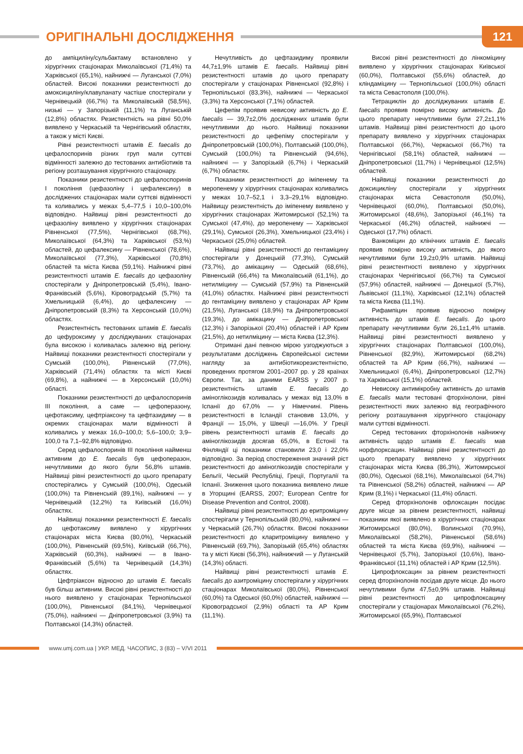ОРИГІНАЛЬНІ ДОСЛІДЖЕННЯ
121
до ампіциліну/сульбактаму встановлено у хірургічних стаціонарах Миколаївської (71,4%) та Харківської (65,1%), найнижчі — Луганської (7,0%) областей. Високі показники резистентності до амоксициліну/клавуланату частіше спостерігали у Чернівецькій (66,7%) та Миколаївській (58,5%), низькі — у Запорізькій (11,1%) та Луганській (12,8%) областях. Резистентність на рівні 50,0% виявлено у Черкаській та Чернігівський областях, а також у місті Києві.
Рівні резистентності штамів E. faecalis до цефалоспоринів різних груп мали суттєві відмінності залежно до тестованих антибіотиків та регіону розташування хірургічного стаціонару.
Показники резистентності до цефалоспоринів I покоління (цефазоліну і цефалексину) в досліджених стаціонарах мали суттєві відмінності та коливались у межах 5,4–77,5 і 10,0–100,0% відповідно. Найвищі рівні резистентності до цефазоліну виявлено у хірургічних стаціонарах Рівненської (77,5%), Чернігівської (68,7%), Миколаївської (64,3%) та Харківської (53,%) областей, до цефалексину — Рівненської (78,6%), Миколаївської (77,3%), Харківської (70,8%) областей та міста Києва (59,1%). Найнижчі рівні резистентності штамів E. faecalis до цефазоліну спостерігали у Дніпропетровській (5,4%), Івано-Франківській (5,6%), Кіровоградській (5,7%) та Хмельницькій (6,4%), до цефалексину — Дніпропетровській (8,3%) та Херсонській (10,0%) областях.
Резистентність тестованих штамів E. faecalis до цефуроксиму у досліджуваних стаціонарах була високою і коливалась залежно від регіону. Найвищі показники резистентності спостерігали у Сумській (100,0%), Рівненській (77,0%), Харківській (71,4%) областях та місті Києві (69,8%), а найнижчі — в Херсонській (10,0%) області.
Показники резистентності до цефалоспоринів III покоління, а саме — цефоперазону, цефотаксиму, цефтріаксону та цефтазидиму — в окремих стаціонарах мали відмінності й коливались у межах 16,0–100,0; 5,6–100,0; 3,9–100,0 та 7,1–92,8% відповідно.
Серед цефалоспоринів III покоління найменш активним до E. faecalis був цефоперазон, нечутливими до якого були 56,8% штамів. Найвищі рівні резистентності до цього препарату спостерігались у Сумській (100,0%), Одеській (100,0%) та Рівненській (89,1%), найнижчі — у Чернівецькій (12,2%) та Київській (16,0%) областях.
Найвищі показники резистентності E. faecalis до цефотаксиму виявлено у хірургічних стаціонарах міста Києва (80,0%), Черкаській (100,0%), Рівненській (69,5%), Київській (66,7%), Харківській (60,3%), найнижчі — в Івано-Франківській (5,6%) та Чернівецькій (14,3%) областях.
Цефтріаксон відносно до штамів E. faecalis був більш активним. Високі рівні резистентності до нього виявлено у стаціонарах Тернопільської (100,0%), Рівненської (84,1%), Чернівецької (75,0%), найнижчі — Дніпропетровської (3,9%) та Полтавської (14,3%) областей.
Нечутливість до цефтазидиму проявили 44,7±1,9% штамів E. faecalis. Найвищі рівні резистентності штамів до цього препарату спостерігали у стаціонарах Рівненської (92,8%) і Тернопільської (83,3%), найнижчі — Черкаської (3,3%) та Херсонської (7,1%) областей.
Цефепім проявив невисоку активність до E. faecalis — 39,7±2,0% досліджених штамів були нечутливими до нього. Найвищі показники резистентності до цефепіму спостерігали у Дніпропетровській (100,0%), Полтавській (100,0%), Сумській (100,0%) та Рівненській (94,6%), найнижчі — у Запорізькій (6,7%) і Черкаській (6,7%) областях.
Показники резистентності до іміпенему та меропенему у хірургічних стаціонарах коливались у межах 10,7–52,1 і 3,3–29,1% відповідно. Найвищу резистентність до іміпенему виявлено у хірургічних стаціонарах Житомирської (52,1%) та Сумської (47,4%), до меропенему — Харківської (29,1%), Сумської (26,3%), Хмельницької (23,4%) і Черкаської (25,0%) областей.
Найвищі рівні резистентності до гентаміцину спостерігали у Донецькій (77,3%), Сумській (73,7%), до амікацину — Одеській (68,6%), Рівненській (66,4%) та Миколаївській (61,1%), до нетилміцину — Сумській (57,9%) та Рівненській (41,0%) областях. Найнижчі рівні резистентності до гентаміцину виявлено у стаціонарах АР Крим (21,5%), Луганської (18,9%) та Дніпропетровської (19,3%), до амікацину — Дніпропетровської (12,3%) і Запорізької (20,4%) областей і АР Крим (21,5%), до нетилміцину — міста Києва (12,3%).
Отримані дані певною мірою узгоджуються з результатами досліджень Європейської системи нагляду за антибіотикорезистентністю, проведених протягом 2001–2007 рр. у 28 країнах Європи. Так, за даними EARSS у 2007 р. резистентність штамів E. faecalis до аміноглікозидів коливалась у межах від 13,0% в Іспанії до 67,0% — у Німеччині. Рівень резистентності в Ісландії становив 13,0%, у Франції — 15,0%, у Швеції —16,0%. У Греції рівень резистентності штамів E. faecalis до аміноглікозидів досягав 65,0%, в Естонії та Фінляндії ці показники становили 23,0 і 22,0% відповідно. За період спостереження значний ріст резистентності до аміноглікозидів спостерігали у Бельгії, Чеській Республіці, Греції, Португалії та Іспанії. Зниження цього показника виявлено лише в Угорщині (EARSS, 2007; European Centre for Disease Prevention and Control, 2008).
Найвищі рівні резистентності до еритроміцину спостерігали у Тернопільській (80,0%), найнижчі — у Черкаській (26,7%) областях. Високі показники резистентності до кларитроміцину виявлено у Рівненській (69,7%), Запорізькій (65,4%) областях та у місті Києві (56,3%), найнижчий — у Луганській (14,3%) області.
Найвищі рівні резистентності штамів E. faecalis до азитроміцину спостерігали у хірургічних стаціонарах Миколаївської (80,0%), Рівненської (60,0%) та Одеської (60,0%) областей, найнижчі — Кіровоградської (2,9%) області та АР Крим (11,1%).
Високі рівні резистентності до лінкоміцину виявлено у хірургічних стаціонарах Київської (60,0%), Полтавської (55,6%) областей, до кліндаміцину — Тернопільської (100,0%) області та міста Севастополя (100,0%).
Тетрациклін до досліджуваних штамів E. faecalis проявив помірно високу активність. До цього препарату нечутливими були 27,2±1,1% штамів. Найвищі рівні резистентності до цього препарату виявлено у хірургічних стаціонарах Полтавської (66,7%), Черкаської (66,7%) та Чернігівської (58,1%) областей, найнижчі — Дніпропетровської (11,7%) і Чернівецької (12,5%) областей.
Найвищі показники резистентності до доксицикліну спостерігали у хірургічних стаціонарах міста Севастополя (50,0%), Чернівецької (60,0%), Полтавської (50,0%), Житомирської (48,6%), Запорізької (46,1%) та Черкаської (46,2%) областей, найнижчі — Одеської (17,7%) області.
Ванкоміцин до клінічних штамів E. faecalis проявив помірно високу активність, до якого нечутливими були 19,2±0,9% штамів. Найвищі рівні резистентності виявлено у хірургічних стаціонарах Чернігівської (66,7%) та Сумської (57,9%) областей, найнижчі — Донецької (5,7%), Львівської (11,1%), Харківської (12,1%) областей та міста Києва (11,1%).
Рифампіцин проявив відносно помірну активність до штамів E. faecalis. До цього препарату нечутливими були 26,1±1,4% штамів. Найвищі рівні резистентності виявлено у хірургічних стаціонарах Полтавської (100,0%), Рівненської (82,9%), Житомирської (68,2%) областей та АР Крим (66,7%), найнижчі — Хмельницької (6,4%), Дніпропетровської (12,7%) та Харківської (15,1%) областей.
Невисоку антимікробну активність до штамів E. faecalis мали тестовані фторхінолони, рівні резистентності яких залежно від географічного регіону розташування хірургічного стаціонару мали суттєві відмінності.
Серед тестованих фторхінолонів найнижчу активність щодо штамів E. faecalis мав норфлорксацин. Найвищі рівні резистентності до цього препарату виявлено у хірургічних стаціонарах міста Києва (86,3%), Житомирської (80,0%), Одеської (68,1%), Миколаївської (64,7%) та Рівненської (58,2%) областей, найнижчі — АР Крим (8,1%) і Черкаської (11,4%) області.
Серед фторхінолонів офлоксацин посідає друге місце за рівнем резистентності, найвищі показники якої виявлено в хірургічних стаціонарах Житомирської (80,0%), Волинської (70,9%), Миколаївської (58,2%), Рівненської (58,6%) областей та міста Києва (69,9%), найнижчі — Чернівецької (5,7%), Запорізької (10,6%), Івано-Франківської (11,1%) областей і АР Крим (12,5%).
Ципрофлоксацин за рівнем резистентності серед фторхінолонів посідав друге місце. До нього нечутливими були 47,5±0,9% штамів. Найвищі рівні резистентності до ципрофлоксацину спостерігали у стаціонарах Миколаївської (76,2%), Житомирської (65,9%), Полтавської
www.umj.com.ua | УКР. МЕД. ЧАСОПИС, 3 (83) – V/VI 2011